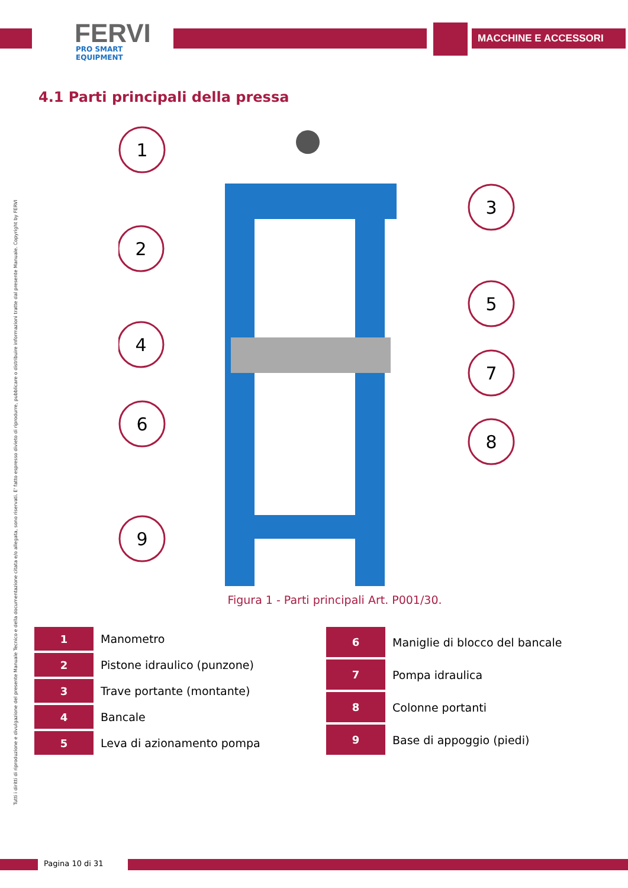FERVI
PRO SMART EQUIPMENT
MACCHINE E ACCESSORI
4.1 Parti principali della pressa
Tutti i diritti di riproduzione e divulgazione del presente Manuale Tecnico e della documentazione citata e/o allegata, sono riservati. E' fatto espresso divieto di riprodurre, pubblicare o distribuire informazioni tratte dal presente Manuale. Copyright by FERVI
1
2
3
4
5
6
7
8
9
Figura 1 - Parti principali Art. P001/30.
| 1 | Manometro |
| 2 | Pistone idraulico (punzone) |
| 3 | Trave portante (montante) |
| 4 | Bancale |
| 5 | Leva di azionamento pompa |
| 6 | Maniglie di blocco del bancale |
| 7 | Pompa idraulica |
| 8 | Colonne portanti |
| 9 | Base di appoggio (piedi) |
Pagina 10 di 31